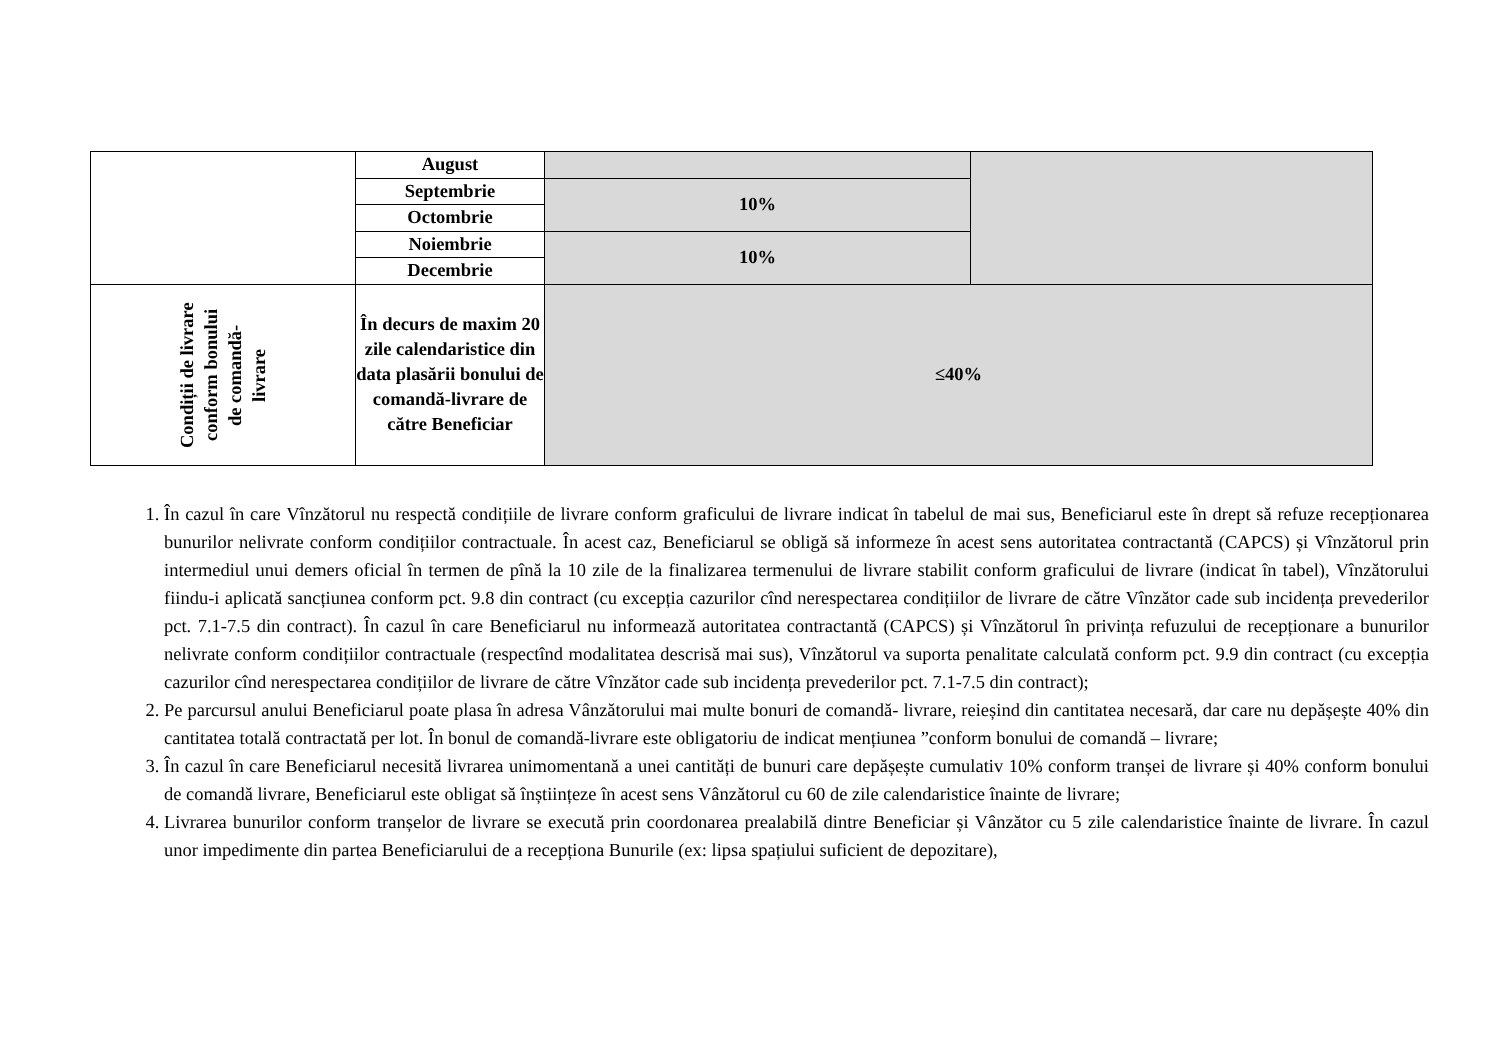| | August | | |
| | Septembrie | 10% | |
| | Octombrie | | |
| | Noiembrie | 10% | |
| | Decembrie | | |
| Condiții de livrare conform bonului de comandă- livrare | În decurs de maxim 20 zile calendaristice din data plasării bonului de comandă-livrare de către Beneficiar | ≤40% | |
1. În cazul în care Vînzătorul nu respectă condițiile de livrare conform graficului de livrare indicat în tabelul de mai sus, Beneficiarul este în drept să refuze recepționarea bunurilor nelivrate conform condițiilor contractuale. În acest caz, Beneficiarul se obligă să informeze în acest sens autoritatea contractantă (CAPCS) și Vînzătorul prin intermediul unui demers oficial în termen de pînă la 10 zile de la finalizarea termenului de livrare stabilit conform graficului de livrare (indicat în tabel), Vînzătorului fiindu-i aplicată sancțiunea conform pct. 9.8 din contract (cu excepția cazurilor cînd nerespectarea condițiilor de livrare de către Vînzător cade sub incidența prevederilor pct. 7.1-7.5 din contract). În cazul în care Beneficiarul nu informează autoritatea contractantă (CAPCS) și Vînzătorul în privința refuzului de recepționare a bunurilor nelivrate conform condițiilor contractuale (respectînd modalitatea descrisă mai sus), Vînzătorul va suporta penalitate calculată conform pct. 9.9 din contract (cu excepția cazurilor cînd nerespectarea condițiilor de livrare de către Vînzător cade sub incidența prevederilor pct. 7.1-7.5 din contract);
2. Pe parcursul anului Beneficiarul poate plasa în adresa Vânzătorului mai multe bonuri de comandă- livrare, reieșind din cantitatea necesară, dar care nu depășește 40% din cantitatea totală contractată per lot. În bonul de comandă-livrare este obligatoriu de indicat mențiunea ”conform bonului de comandă – livrare;
3. În cazul în care Beneficiarul necesită livrarea unimomentană a unei cantități de bunuri care depășește cumulativ 10% conform tranșei de livrare și 40% conform bonului de comandă livrare, Beneficiarul este obligat să înștiințeze în acest sens Vânzătorul cu 60 de zile calendaristice înainte de livrare;
4. Livrarea bunurilor conform tranșelor de livrare se execută prin coordonarea prealabilă dintre Beneficiar și Vânzător cu 5 zile calendaristice înainte de livrare. În cazul unor impedimente din partea Beneficiarului de a recepționa Bunurile (ex: lipsa spațiului suficient de depozitare),